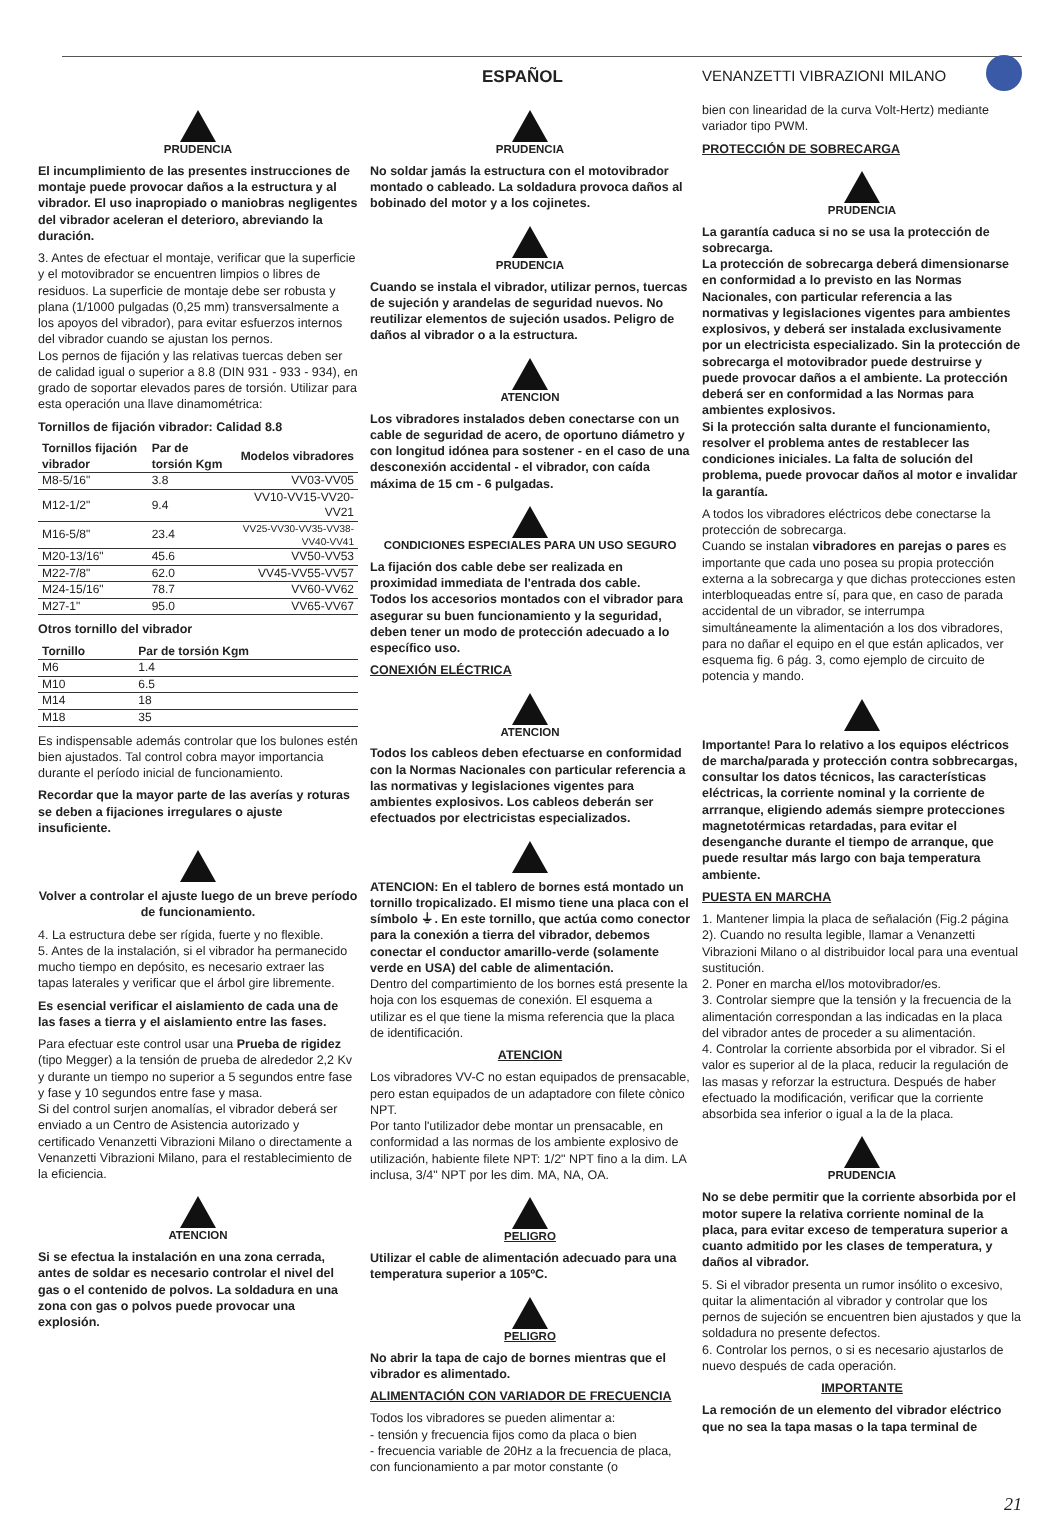ESPAÑOL VENANZETTI VIBRAZIONI MILANO
PRUDENCIA
El incumplimiento de las presentes instrucciones de montaje puede provocar daños a la estructura y al vibrador. El uso inapropiado o maniobras negligentes del vibrador aceleran el deterioro, abreviando la duración.
3. Antes de efectuar el montaje, verificar que la superficie y el motovibrador se encuentren limpios o libres de residuos. La superficie de montaje debe ser robusta y plana (1/1000 pulgadas (0,25 mm) transversalmente a los apoyos del vibrador), para evitar esfuerzos internos del vibrador cuando se ajustan los pernos.
Los pernos de fijación y las relativas tuercas deben ser de calidad igual o superior a 8.8 (DIN 931 - 933 - 934), en grado de soportar elevados pares de torsión. Utilizar para esta operación una llave dinamométrica:
Tornillos de fijación vibrador: Calidad 8.8
| Tornillos fijación vibrador | Par de torsión Kgm | Modelos vibradores |
| --- | --- | --- |
| M8-5/16" | 3.8 | VV03-VV05 |
| M12-1/2" | 9.4 | VV10-VV15-VV20-VV21 |
| M16-5/8" | 23.4 | VV25-VV30-VV35-VV38-VV40-VV41 |
| M20-13/16" | 45.6 | VV50-VV53 |
| M22-7/8" | 62.0 | VV45-VV55-VV57 |
| M24-15/16" | 78.7 | VV60-VV62 |
| M27-1" | 95.0 | VV65-VV67 |
Otros tornillo del vibrador
| Tornillo | Par de torsión Kgm |
| --- | --- |
| M6 | 1.4 |
| M10 | 6.5 |
| M14 | 18 |
| M18 | 35 |
Es indispensable además controlar que los bulones estén bien ajustados. Tal control cobra mayor importancia durante el período inicial de funcionamiento.
Recordar que la mayor parte de las averías y roturas se deben a fijaciones irregulares o ajuste insuficiente.
Volver a controlar el ajuste luego de un breve período de funcionamiento.
4. La estructura debe ser rígida, fuerte y no flexible.
5. Antes de la instalación, si el vibrador ha permanecido mucho tiempo en depósito, es necesario extraer las tapas laterales y verificar que el árbol gire libremente.
Es esencial verificar el aislamiento de cada una de las fases a tierra y el aislamiento entre las fases.
Para efectuar este control usar una Prueba de rigidez (tipo Megger) a la tensión de prueba de alrededor 2,2 Kv y durante un tiempo no superior a 5 segundos entre fase y fase y 10 segundos entre fase y masa.
Si del control surjen anomalías, el vibrador deberá ser enviado a un Centro de Asistencia autorizado y certificado Venanzetti Vibrazioni Milano o directamente a Venanzetti Vibrazioni Milano, para el restablecimiento de la eficiencia.
ATENCION
Si se efectua la instalación en una zona cerrada, antes de soldar es necesario controlar el nivel del gas o el contenido de polvos. La soldadura en una zona con gas o polvos puede provocar una explosión.
PRUDENCIA
No soldar jamás la estructura con el motovibrador montado o cableado. La soldadura provoca daños al bobinado del motor y a los cojinetes.
PRUDENCIA
Cuando se instala el vibrador, utilizar pernos, tuercas de sujeción y arandelas de seguridad nuevos. No reutilizar elementos de sujeción usados. Peligro de daños al vibrador o a la estructura.
ATENCION
Los vibradores instalados deben conectarse con un cable de seguridad de acero, de oportuno diámetro y con longitud idónea para sostener - en el caso de una desconexión accidental - el vibrador, con caída máxima de 15 cm - 6 pulgadas.
CONDICIONES ESPECIALES PARA UN USO SEGURO
La fijación dos cable debe ser realizada en proximidad immediata de l'entrada dos cable.
Todos los accesorios montados con el vibrador para asegurar su buen funcionamiento y la seguridad, deben tener un modo de protección adecuado a lo específico uso.
CONEXIÓN ELÉCTRICA
ATENCION
Todos los cableos deben efectuarse en conformidad con la Normas Nacionales con particular referencia a las normativas y legislaciones vigentes para ambientes explosivos. Los cableos deberán ser efectuados por electricistas especializados.
ATENCION: En el tablero de bornes está montado un tornillo tropicalizado. El mismo tiene una placa con el símbolo ⏚. En este tornillo, que actúa como conector para la conexión a tierra del vibrador, debemos conectar el conductor amarillo-verde (solamente verde en USA) del cable de alimentación.
Dentro del compartimiento de los bornes está presente la hoja con los esquemas de conexión. El esquema a utilizar es el que tiene la misma referencia que la placa de identificación.
ATENCION
Los vibradores VV-C no estan equipados de prensacable, pero estan equipados de un adaptadore con filete cònico NPT.
Por tanto l'utilizador debe montar un prensacable, en conformidad a las normas de los ambiente explosivo de utilización, habiente filete NPT: 1/2" NPT fino a la dim. LA inclusa, 3/4" NPT por les dim. MA, NA, OA.
PELIGRO
Utilizar el cable de alimentación adecuado para una temperatura superior a 105ºC.
PELIGRO
No abrir la tapa de cajo de bornes mientras que el vibrador es alimentado.
ALIMENTACIÓN CON VARIADOR DE FRECUENCIA
Todos los vibradores se pueden alimentar a:
- tensión y frecuencia fijos como da placa o bien
- frecuencia variable de 20Hz a la frecuencia de placa, con funcionamiento a par motor constante (o
bien con linearidad de la curva Volt-Hertz) mediante variador tipo PWM.
PROTECCIÓN DE SOBRECARGA
PRUDENCIA
La garantía caduca si no se usa la protección de sobrecarga.
La protección de sobrecarga deberá dimensionarse en conformidad a lo previsto en las Normas Nacionales, con particular referencia a las normativas y legislaciones vigentes para ambientes explosivos, y deberá ser instalada exclusivamente por un electricista especializado. Sin la protección de sobrecarga el motovibrador puede destruirse y puede provocar daños a el ambiente. La protección deberá ser en conformidad a las Normas para ambientes explosivos.
Si la protección salta durante el funcionamiento, resolver el problema antes de restablecer las condiciones iniciales. La falta de solución del problema, puede provocar daños al motor e invalidar la garantía.
A todos los vibradores eléctricos debe conectarse la protección de sobrecarga.
Cuando se instalan vibradores en parejas o pares es importante que cada uno posea su propia protección externa a la sobrecarga y que dichas protecciones esten interbloqueadas entre sí, para que, en caso de parada accidental de un vibrador, se interrumpa simultáneamente la alimentación a los dos vibradores, para no dañar el equipo en el que están aplicados, ver esquema fig. 6 pág. 3, como ejemplo de circuito de potencia y mando.
Importante! Para lo relativo a los equipos eléctricos de marcha/parada y protección contra sobbrecargas, consultar los datos técnicos, las características eléctricas, la corriente nominal y la corriente de arrranque, eligiendo además siempre protecciones magnetotérmicas retardadas, para evitar el desenganche durante el tiempo de arranque, que puede resultar más largo con baja temperatura ambiente.
PUESTA EN MARCHA
1. Mantener limpia la placa de señalación (Fig.2 página 2). Cuando no resulta legible, llamar a Venanzetti Vibrazioni Milano o al distribuidor local para una eventual sustitución.
2. Poner en marcha el/los motovibrador/es.
3. Controlar siempre que la tensión y la frecuencia de la alimentación correspondan a las indicadas en la placa del vibrador antes de proceder a su alimentación.
4. Controlar la corriente absorbida por el vibrador. Si el valor es superior al de la placa, reducir la regulación de las masas y reforzar la estructura. Después de haber efectuado la modificación, verificar que la corriente absorbida sea inferior o igual a la de la placa.
PRUDENCIA
No se debe permitir que la corriente absorbida por el motor supere la relativa corriente nominal de la placa, para evitar exceso de temperatura superior a cuanto admitido por les clases de temperatura, y daños al vibrador.
5. Si el vibrador presenta un rumor insólito o excesivo, quitar la alimentación al vibrador y controlar que los pernos de sujeción se encuentren bien ajustados y que la soldadura no presente defectos.
6. Controlar los pernos, o si es necesario ajustarlos de nuevo después de cada operación.
IMPORTANTE
La remoción de un elemento del vibrador eléctrico que no sea la tapa masas o la tapa terminal de
21